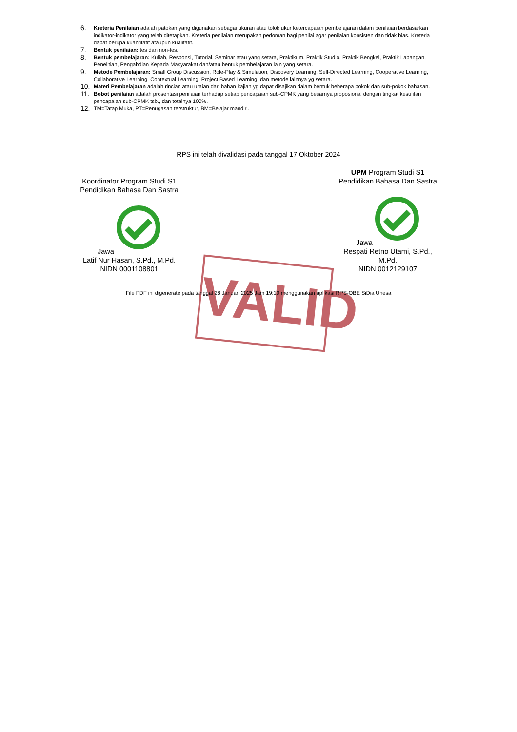6. Kreteria Penilaian adalah patokan yang digunakan sebagai ukuran atau tolok ukur ketercapaian pembelajaran dalam penilaian berdasarkan indikator-indikator yang telah ditetapkan. Kreteria penilaian merupakan pedoman bagi penilai agar penilaian konsisten dan tidak bias. Kreteria dapat berupa kuantitatif ataupun kualitatif.
7. Bentuk penilaian: tes dan non-tes.
8. Bentuk pembelajaran: Kuliah, Responsi, Tutorial, Seminar atau yang setara, Praktikum, Praktik Studio, Praktik Bengkel, Praktik Lapangan, Penelitian, Pengabdian Kepada Masyarakat dan/atau bentuk pembelajaran lain yang setara.
9. Metode Pembelajaran: Small Group Discussion, Role-Play & Simulation, Discovery Learning, Self-Directed Learning, Cooperative Learning, Collaborative Learning, Contextual Learning, Project Based Learning, dan metode lainnya yg setara.
10. Materi Pembelajaran adalah rincian atau uraian dari bahan kajian yg dapat disajikan dalam bentuk beberapa pokok dan sub-pokok bahasan.
11. Bobot penilaian adalah prosentasi penilaian terhadap setiap pencapaian sub-CPMK yang besarnya proposional dengan tingkat kesulitan pencapaian sub-CPMK tsb., dan totalnya 100%.
12. TM=Tatap Muka, PT=Penugasan terstruktur, BM=Belajar mandiri.
RPS ini telah divalidasi pada tanggal 17 Oktober 2024
Koordinator Program Studi S1 Pendidikan Bahasa Dan Sastra Jawa
Latif Nur Hasan, S.Pd., M.Pd.
NIDN 0001108801
UPM Program Studi S1 Pendidikan Bahasa Dan Sastra Jawa
Respati Retno Utami, S.Pd., M.Pd.
NIDN 0012129107
File PDF ini digenerate pada tanggal 28 Januari 2025 Jam 19:10 menggunakan aplikasi RPS-OBE SiDia Unesa
VALID